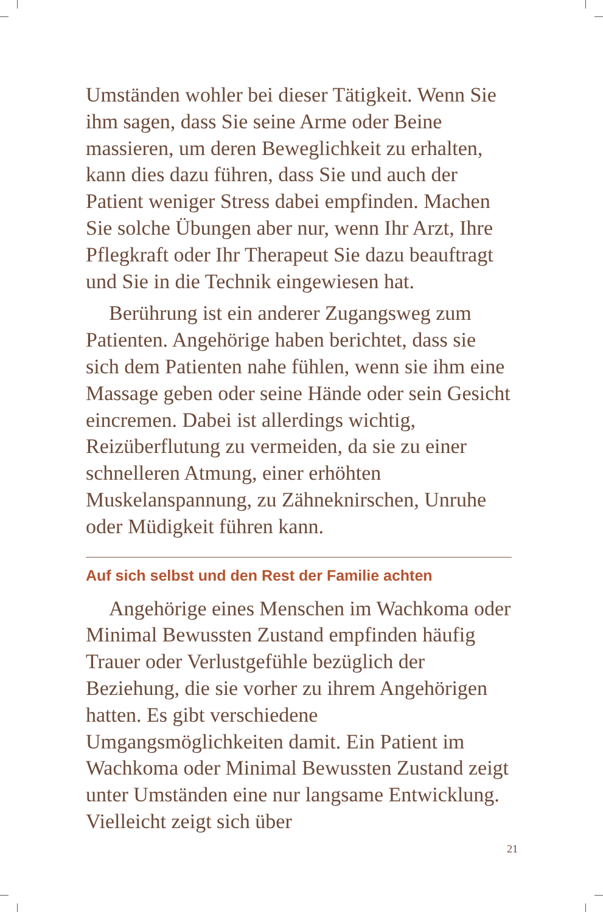Umständen wohler bei dieser Tätigkeit. Wenn Sie ihm sagen, dass Sie seine Arme oder Beine massieren, um deren Beweglichkeit zu erhalten, kann dies dazu führen, dass Sie und auch der Patient weniger Stress dabei empfinden. Machen Sie solche Übungen aber nur, wenn Ihr Arzt, Ihre Pflegkraft oder Ihr Therapeut Sie dazu beauftragt und Sie in die Technik eingewiesen hat.
Berührung ist ein anderer Zugangsweg zum Patienten. Angehörige haben berichtet, dass sie sich dem Patienten nahe fühlen, wenn sie ihm eine Massage geben oder seine Hände oder sein Gesicht eincremen. Dabei ist allerdings wichtig, Reizüberflutung zu vermeiden, da sie zu einer schnelleren Atmung, einer erhöhten Muskelanspannung, zu Zähneknirschen, Unruhe oder Müdigkeit führen kann.
Auf sich selbst und den Rest der Familie achten
Angehörige eines Menschen im Wachkoma oder Minimal Bewussten Zustand empfinden häufig Trauer oder Verlustgefühle bezüglich der Beziehung, die sie vorher zu ihrem Angehörigen hatten. Es gibt verschiedene Umgangsmöglichkeiten damit. Ein Patient im Wachkoma oder Minimal Bewussten Zustand zeigt unter Umständen eine nur langsame Entwicklung. Vielleicht zeigt sich über
21